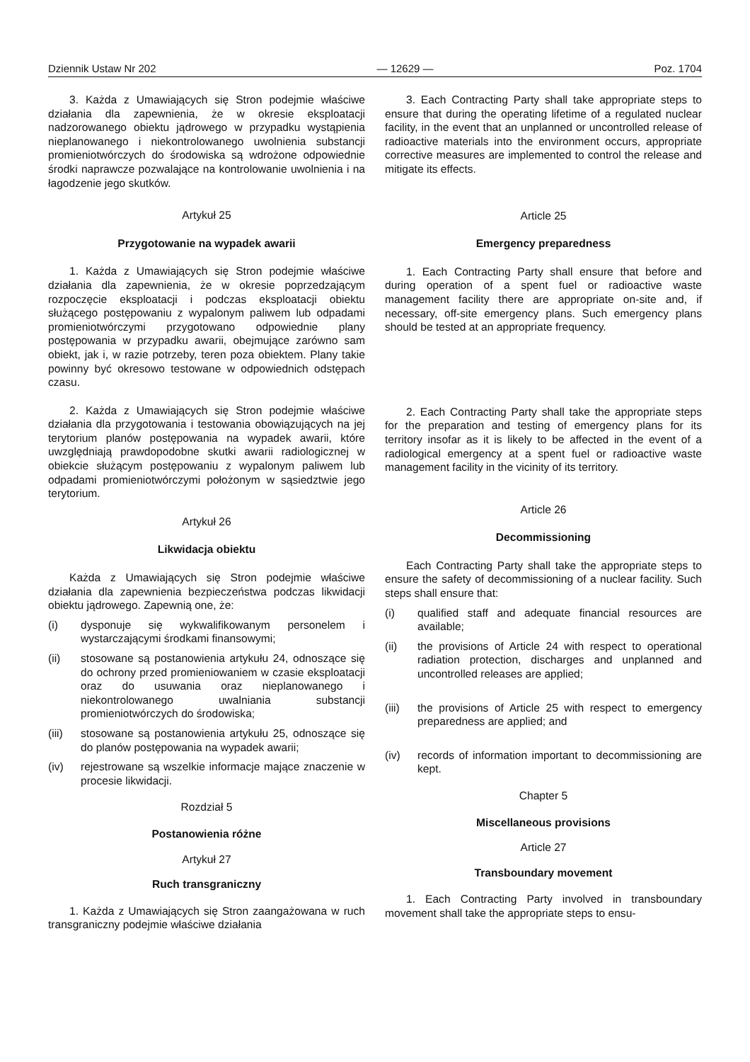Dziennik Ustaw Nr 202 — 12629 — Poz. 1704
3. Każda z Umawiających się Stron podejmie właściwe działania dla zapewnienia, że w okresie eksploatacji nadzorowanego obiektu jądrowego w przypadku wystąpienia nieplanowanego i niekontrolowanego uwolnienia substancji promieniotwórczych do środowiska są wdrożone odpowiednie środki naprawcze pozwalające na kontrolowanie uwolnienia i na łagodzenie jego skutków.
Artykuł 25
Przygotowanie na wypadek awarii
1. Każda z Umawiających się Stron podejmie właściwe działania dla zapewnienia, że w okresie poprzedzającym rozpoczęcie eksploatacji i podczas eksploatacji obiektu służącego postępowaniu z wypalonym paliwem lub odpadami promieniotwórczymi przygotowano odpowiednie plany postępowania w przypadku awarii, obejmujące zarówno sam obiekt, jak i, w razie potrzeby, teren poza obiektem. Plany takie powinny być okresowo testowane w odpowiednich odstępach czasu.
2. Każda z Umawiających się Stron podejmie właściwe działania dla przygotowania i testowania obowiązujących na jej terytorium planów postępowania na wypadek awarii, które uwzględniają prawdopodobne skutki awarii radiologicznej w obiekcie służącym postępowaniu z wypalonym paliwem lub odpadami promieniotwórczymi położonym w sąsiedztwie jego terytorium.
Artykuł 26
Likwidacja obiektu
Każda z Umawiających się Stron podejmie właściwe działania dla zapewnienia bezpieczeństwa podczas likwidacji obiektu jądrowego. Zapewnią one, że:
(i) dysponuje się wykwalifikowanym personelem i wystarczającymi środkami finansowymi;
(ii) stosowane są postanowienia artykułu 24, odnoszące się do ochrony przed promieniowaniem w czasie eksploatacji oraz do usuwania oraz nieplanowanego i niekontrolowanego uwalniania substancji promieniotwórczych do środowiska;
(iii) stosowane są postanowienia artykułu 25, odnoszące się do planów postępowania na wypadek awarii;
(iv) rejestrowane są wszelkie informacje mające znaczenie w procesie likwidacji.
Rozdział 5
Postanowienia różne
Artykuł 27
Ruch transgraniczny
1. Każda z Umawiających się Stron zaangażowana w ruch transgraniczny podejmie właściwe działania
3. Each Contracting Party shall take appropriate steps to ensure that during the operating lifetime of a regulated nuclear facility, in the event that an unplanned or uncontrolled release of radioactive materials into the environment occurs, appropriate corrective measures are implemented to control the release and mitigate its effects.
Article 25
Emergency preparedness
1. Each Contracting Party shall ensure that before and during operation of a spent fuel or radioactive waste management facility there are appropriate on-site and, if necessary, off-site emergency plans. Such emergency plans should be tested at an appropriate frequency.
2. Each Contracting Party shall take the appropriate steps for the preparation and testing of emergency plans for its territory insofar as it is likely to be affected in the event of a radiological emergency at a spent fuel or radioactive waste management facility in the vicinity of its territory.
Article 26
Decommissioning
Each Contracting Party shall take the appropriate steps to ensure the safety of decommissioning of a nuclear facility. Such steps shall ensure that:
(i) qualified staff and adequate financial resources are available;
(ii) the provisions of Article 24 with respect to operational radiation protection, discharges and unplanned and uncontrolled releases are applied;
(iii) the provisions of Article 25 with respect to emergency preparedness are applied; and
(iv) records of information important to decommissioning are kept.
Chapter 5
Miscellaneous provisions
Article 27
Transboundary movement
1. Each Contracting Party involved in transboundary movement shall take the appropriate steps to ensu-